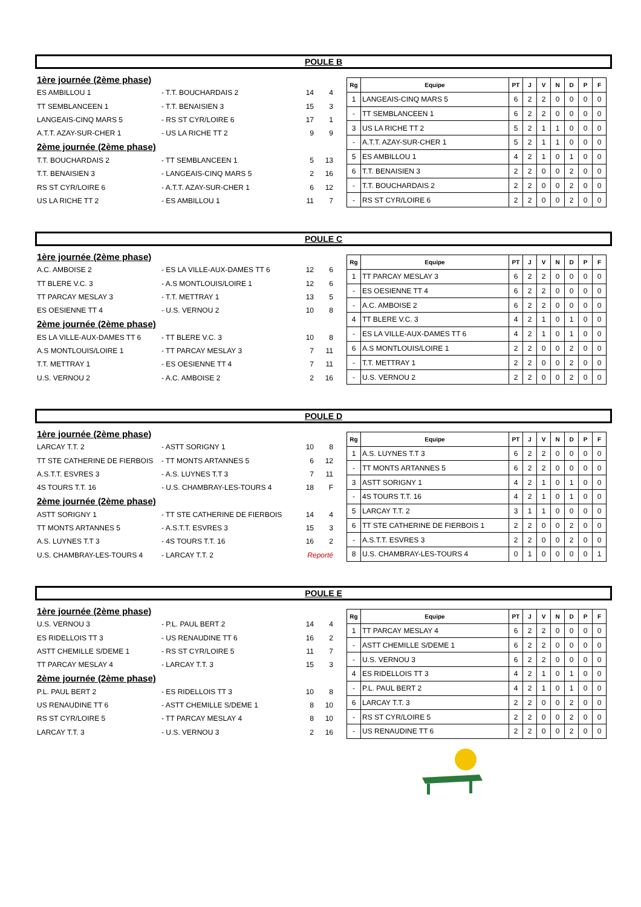POULE B
| 1ère journée (2ème phase) | | | |
| ES AMBILLOU 1 | - T.T. BOUCHARDAIS 2 | 14 | 4 |
| TT SEMBLANCEEN 1 | - T.T. BENAISIEN 3 | 15 | 3 |
| LANGEAIS-CINQ MARS 5 | - RS ST CYR/LOIRE 6 | 17 | 1 |
| A.T.T. AZAY-SUR-CHER 1 | - US LA RICHE TT 2 | 9 | 9 |
| 2ème journée (2ème phase) | | | |
| T.T. BOUCHARDAIS 2 | - TT SEMBLANCEEN 1 | 5 | 13 |
| T.T. BENAISIEN 3 | - LANGEAIS-CINQ MARS 5 | 2 | 16 |
| RS ST CYR/LOIRE 6 | - A.T.T. AZAY-SUR-CHER 1 | 6 | 12 |
| US LA RICHE TT 2 | - ES AMBILLOU 1 | 11 | 7 |
| Rg | Equipe | PT | J | V | N | D | P | F |
| --- | --- | --- | --- | --- | --- | --- | --- | --- |
| 1 | LANGEAIS-CINQ MARS 5 | 6 | 2 | 2 | 0 | 0 | 0 | 0 |
| - | TT SEMBLANCEEN 1 | 6 | 2 | 2 | 0 | 0 | 0 | 0 |
| 3 | US LA RICHE TT 2 | 5 | 2 | 1 | 1 | 0 | 0 | 0 |
| - | A.T.T. AZAY-SUR-CHER 1 | 5 | 2 | 1 | 1 | 0 | 0 | 0 |
| 5 | ES AMBILLOU 1 | 4 | 2 | 1 | 0 | 1 | 0 | 0 |
| 6 | T.T. BENAISIEN 3 | 2 | 2 | 0 | 0 | 2 | 0 | 0 |
| - | T.T. BOUCHARDAIS 2 | 2 | 2 | 0 | 0 | 2 | 0 | 0 |
| - | RS ST CYR/LOIRE 6 | 2 | 2 | 0 | 0 | 2 | 0 | 0 |
POULE C
| 1ère journée (2ème phase) | | | |
| A.C. AMBOISE 2 | - ES LA VILLE-AUX-DAMES TT 6 | 12 | 6 |
| TT BLERE V.C. 3 | - A.S MONTLOUIS/LOIRE 1 | 12 | 6 |
| TT PARCAY MESLAY 3 | - T.T. METTRAY 1 | 13 | 5 |
| ES OESIENNE TT 4 | - U.S. VERNOU 2 | 10 | 8 |
| 2ème journée (2ème phase) | | | |
| ES LA VILLE-AUX-DAMES TT 6 | - TT BLERE V.C. 3 | 10 | 8 |
| A.S MONTLOUIS/LOIRE 1 | - TT PARCAY MESLAY 3 | 7 | 11 |
| T.T. METTRAY 1 | - ES OESIENNE TT 4 | 7 | 11 |
| U.S. VERNOU 2 | - A.C. AMBOISE 2 | 2 | 16 |
| Rg | Equipe | PT | J | V | N | D | P | F |
| --- | --- | --- | --- | --- | --- | --- | --- | --- |
| 1 | TT PARCAY MESLAY 3 | 6 | 2 | 2 | 0 | 0 | 0 | 0 |
| - | ES OESIENNE TT 4 | 6 | 2 | 2 | 0 | 0 | 0 | 0 |
| - | A.C. AMBOISE 2 | 6 | 2 | 2 | 0 | 0 | 0 | 0 |
| 4 | TT BLERE V.C. 3 | 4 | 2 | 1 | 0 | 1 | 0 | 0 |
| - | ES LA VILLE-AUX-DAMES TT 6 | 4 | 2 | 1 | 0 | 1 | 0 | 0 |
| 6 | A.S MONTLOUIS/LOIRE 1 | 2 | 2 | 0 | 0 | 2 | 0 | 0 |
| - | T.T. METTRAY 1 | 2 | 2 | 0 | 0 | 2 | 0 | 0 |
| - | U.S. VERNOU 2 | 2 | 2 | 0 | 0 | 2 | 0 | 0 |
POULE D
| 1ère journée (2ème phase) | | | |
| LARCAY T.T. 2 | - ASTT SORIGNY 1 | 10 | 8 |
| TT STE CATHERINE DE FIERBOIS | - TT MONTS ARTANNES 5 | 6 | 12 |
| A.S.T.T. ESVRES 3 | - A.S. LUYNES T.T 3 | 7 | 11 |
| 4S TOURS T.T. 16 | - U.S. CHAMBRAY-LES-TOURS 4 | 18 | F |
| 2ème journée (2ème phase) | | | |
| ASTT SORIGNY 1 | - TT STE CATHERINE DE FIERBOIS | 14 | 4 |
| TT MONTS ARTANNES 5 | - A.S.T.T. ESVRES 3 | 15 | 3 |
| A.S. LUYNES T.T 3 | - 4S TOURS T.T. 16 | 16 | 2 |
| U.S. CHAMBRAY-LES-TOURS 4 | - LARCAY T.T. 2 | Reporté | |
| Rg | Equipe | PT | J | V | N | D | P | F |
| --- | --- | --- | --- | --- | --- | --- | --- | --- |
| 1 | A.S. LUYNES T.T 3 | 6 | 2 | 2 | 0 | 0 | 0 | 0 |
| - | TT MONTS ARTANNES 5 | 6 | 2 | 2 | 0 | 0 | 0 | 0 |
| 3 | ASTT SORIGNY 1 | 4 | 2 | 1 | 0 | 1 | 0 | 0 |
| - | 4S TOURS T.T. 16 | 4 | 2 | 1 | 0 | 1 | 0 | 0 |
| 5 | LARCAY T.T. 2 | 3 | 1 | 1 | 0 | 0 | 0 | 0 |
| 6 | TT STE CATHERINE DE FIERBOIS 1 | 2 | 2 | 0 | 0 | 2 | 0 | 0 |
| - | A.S.T.T. ESVRES 3 | 2 | 2 | 0 | 0 | 2 | 0 | 0 |
| 8 | U.S. CHAMBRAY-LES-TOURS 4 | 0 | 1 | 0 | 0 | 0 | 0 | 1 |
POULE E
| 1ère journée (2ème phase) | | | |
| U.S. VERNOU 3 | - P.L. PAUL BERT 2 | 14 | 4 |
| ES RIDELLOIS TT 3 | - US RENAUDINE TT 6 | 16 | 2 |
| ASTT CHEMILLE S/DEME 1 | - RS ST CYR/LOIRE 5 | 11 | 7 |
| TT PARCAY MESLAY 4 | - LARCAY T.T. 3 | 15 | 3 |
| 2ème journée (2ème phase) | | | |
| P.L. PAUL BERT 2 | - ES RIDELLOIS TT 3 | 10 | 8 |
| US RENAUDINE TT 6 | - ASTT CHEMILLE S/DEME 1 | 8 | 10 |
| RS ST CYR/LOIRE 5 | - TT PARCAY MESLAY 4 | 8 | 10 |
| LARCAY T.T. 3 | - U.S. VERNOU 3 | 2 | 16 |
| Rg | Equipe | PT | J | V | N | D | P | F |
| --- | --- | --- | --- | --- | --- | --- | --- | --- |
| 1 | TT PARCAY MESLAY 4 | 6 | 2 | 2 | 0 | 0 | 0 | 0 |
| - | ASTT CHEMILLE S/DEME 1 | 6 | 2 | 2 | 0 | 0 | 0 | 0 |
| - | U.S. VERNOU 3 | 6 | 2 | 2 | 0 | 0 | 0 | 0 |
| 4 | ES RIDELLOIS TT 3 | 4 | 2 | 1 | 0 | 1 | 0 | 0 |
| - | P.L. PAUL BERT 2 | 4 | 2 | 1 | 0 | 1 | 0 | 0 |
| 6 | LARCAY T.T. 3 | 2 | 2 | 0 | 0 | 2 | 0 | 0 |
| - | RS ST CYR/LOIRE 5 | 2 | 2 | 0 | 0 | 2 | 0 | 0 |
| - | US RENAUDINE TT 6 | 2 | 2 | 0 | 0 | 2 | 0 | 0 |